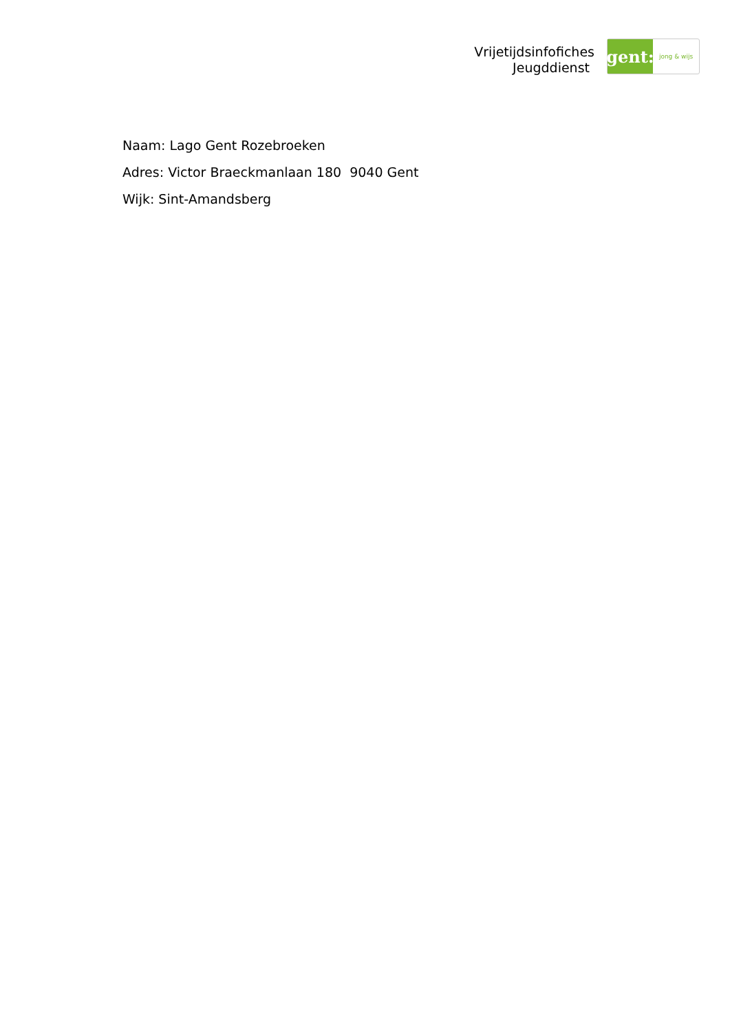Vrijetijdsinfofiches
Jeugddienst
gent:
jong & wijs
Naam: Lago Gent Rozebroeken
Adres: Victor Braeckmanlaan 180 9040 Gent
Wijk: Sint-Amandsberg